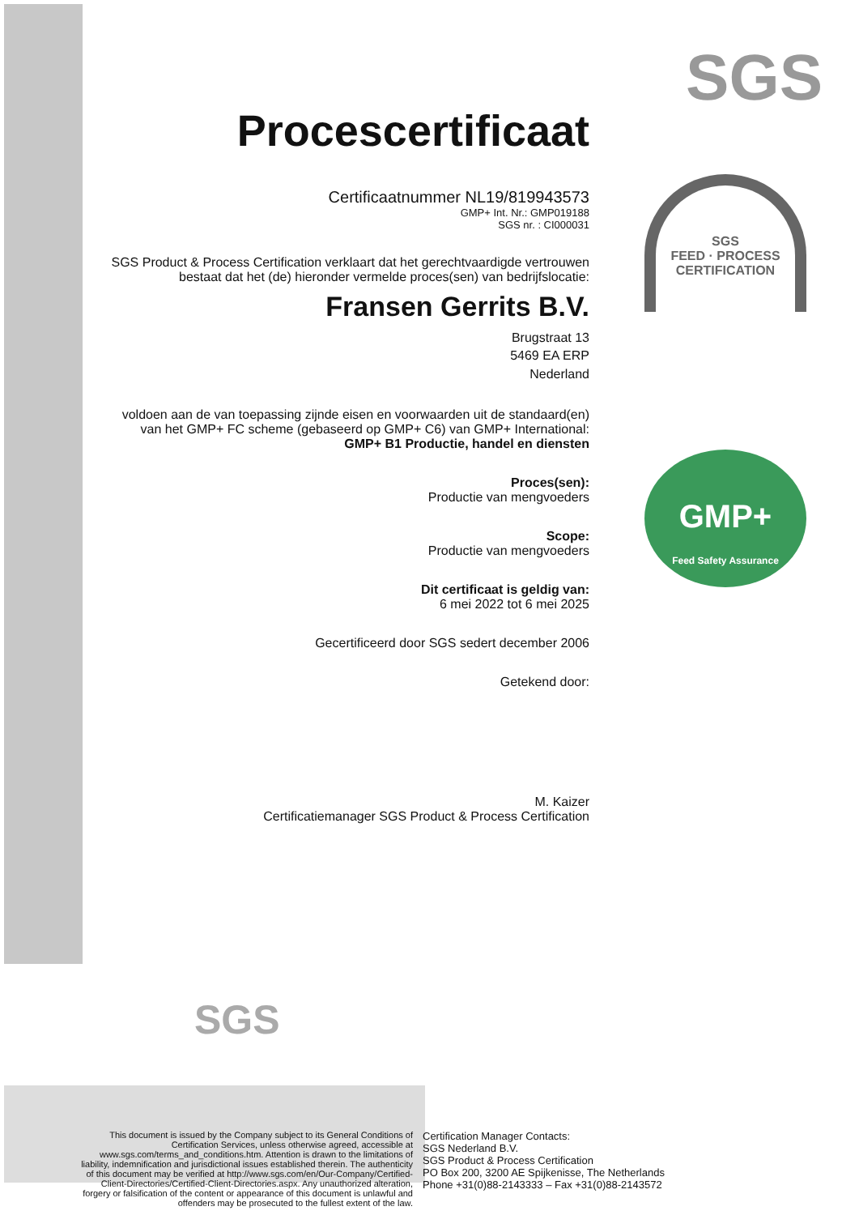SGS
SGS
FEED · PROCESS CERTIFICATION
GMP+
Feed Safety Assurance
Procescertificaat
Certificaatnummer NL19/819943573
GMP+ Int. Nr.: GMP019188
SGS nr. : CI000031
SGS Product & Process Certification verklaart dat het gerechtvaardigde vertrouwen
bestaat dat het (de) hieronder vermelde proces(sen) van bedrijfslocatie:
Fransen Gerrits B.V.
Brugstraat 13
5469 EA ERP
Nederland
voldoen aan de van toepassing zijnde eisen en voorwaarden uit de standaard(en)
van het GMP+ FC scheme (gebaseerd op GMP+ C6) van GMP+ International:
GMP+ B1 Productie, handel en diensten
Proces(sen):
Productie van mengvoeders
Scope:
Productie van mengvoeders
Dit certificaat is geldig van:
6 mei 2022 tot 6 mei 2025
Gecertificeerd door SGS sedert december 2006
Getekend door:
M. Kaizer
Certificatiemanager SGS Product & Process Certification
SGS
This document is issued by the Company subject to its General Conditions of Certification Services, unless otherwise agreed, accessible at www.sgs.com/terms_and_conditions.htm. Attention is drawn to the limitations of liability, indemnification and jurisdictional issues established therein. The authenticity of this document may be verified at http://www.sgs.com/en/Our-Company/Certified-Client-Directories/Certified-Client-Directories.aspx. Any unauthorized alteration, forgery or falsification of the content or appearance of this document is unlawful and offenders may be prosecuted to the fullest extent of the law.
Certification Manager Contacts:
SGS Nederland B.V.
SGS Product & Process Certification
PO Box 200, 3200 AE Spijkenisse, The Netherlands
Phone +31(0)88-2143333 – Fax +31(0)88-2143572